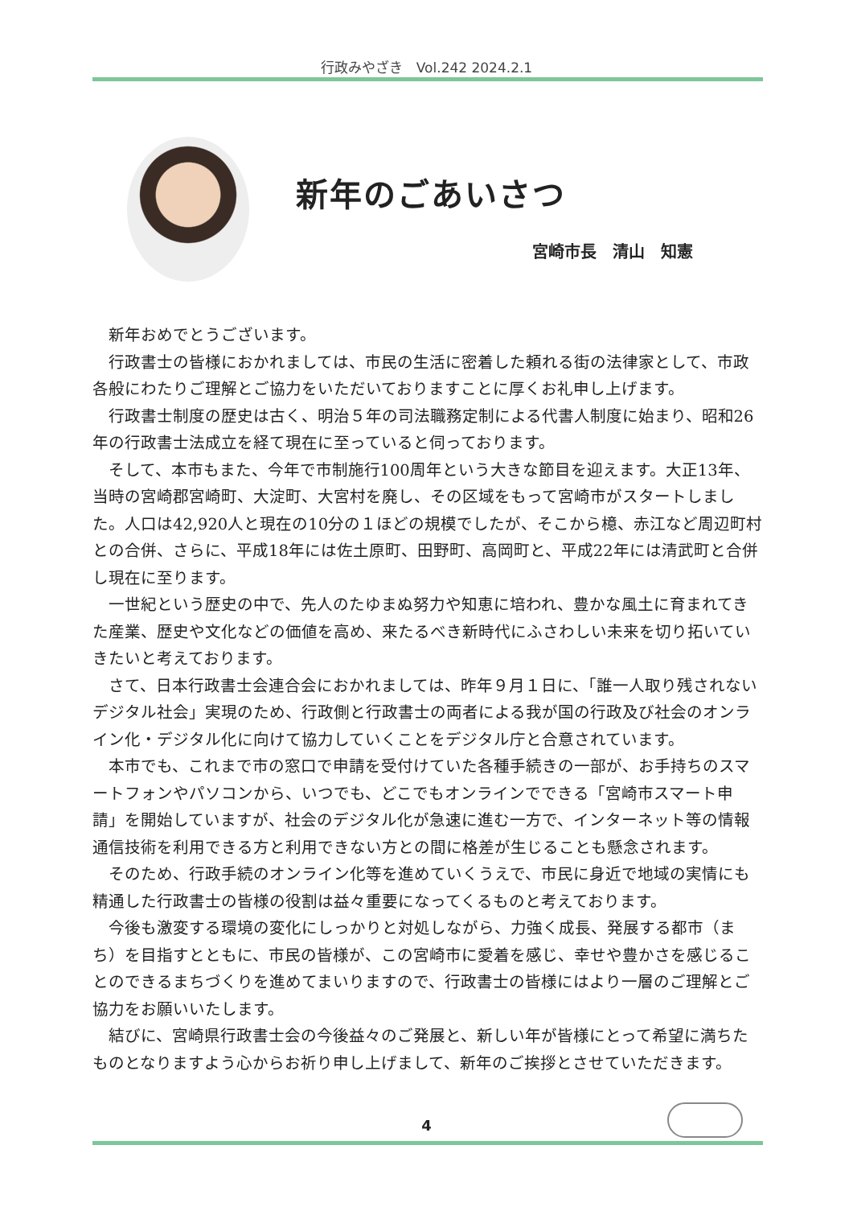行政みやざき　Vol.242 2024.2.1
新年のごあいさつ
宮崎市長　清山　知憲
新年おめでとうございます。
行政書士の皆様におかれましては、市民の生活に密着した頼れる街の法律家として、市政各般にわたりご理解とご協力をいただいておりますことに厚くお礼申し上げます。
行政書士制度の歴史は古く、明治５年の司法職務定制による代書人制度に始まり、昭和26年の行政書士法成立を経て現在に至っていると伺っております。
そして、本市もまた、今年で市制施行100周年という大きな節目を迎えます。大正13年、当時の宮崎郡宮崎町、大淀町、大宮村を廃し、その区域をもって宮崎市がスタートしました。人口は42,920人と現在の10分の１ほどの規模でしたが、そこから檍、赤江など周辺町村との合併、さらに、平成18年には佐土原町、田野町、高岡町と、平成22年には清武町と合併し現在に至ります。
一世紀という歴史の中で、先人のたゆまぬ努力や知恵に培われ、豊かな風土に育まれてきた産業、歴史や文化などの価値を高め、来たるべき新時代にふさわしい未来を切り拓いていきたいと考えております。
さて、日本行政書士会連合会におかれましては、昨年９月１日に、「誰一人取り残されないデジタル社会」実現のため、行政側と行政書士の両者による我が国の行政及び社会のオンライン化・デジタル化に向けて協力していくことをデジタル庁と合意されています。
本市でも、これまで市の窓口で申請を受付けていた各種手続きの一部が、お手持ちのスマートフォンやパソコンから、いつでも、どこでもオンラインでできる「宮崎市スマート申請」を開始していますが、社会のデジタル化が急速に進む一方で、インターネット等の情報通信技術を利用できる方と利用できない方との間に格差が生じることも懸念されます。
そのため、行政手続のオンライン化等を進めていくうえで、市民に身近で地域の実情にも精通した行政書士の皆様の役割は益々重要になってくるものと考えております。
今後も激変する環境の変化にしっかりと対処しながら、力強く成長、発展する都市（まち）を目指すとともに、市民の皆様が、この宮崎市に愛着を感じ、幸せや豊かさを感じることのできるまちづくりを進めてまいりますので、行政書士の皆様にはより一層のご理解とご協力をお願いいたします。
結びに、宮崎県行政書士会の今後益々のご発展と、新しい年が皆様にとって希望に満ちたものとなりますよう心からお祈り申し上げまして、新年のご挨拶とさせていただきます。
4